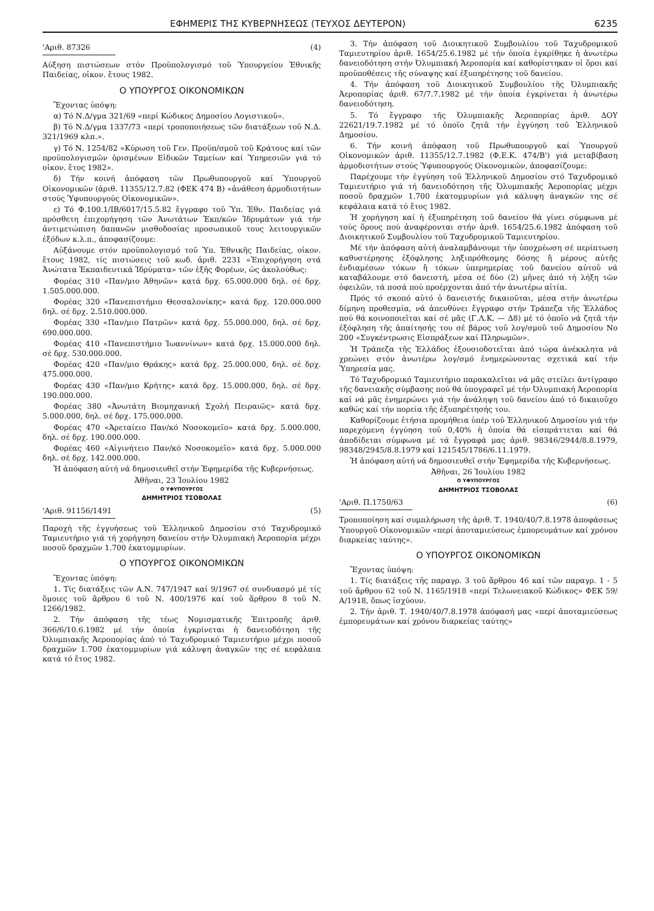ΕΦΗΜΕΡΙΣ ΤΗΣ ΚΥΒΕΡΝΗΣΕΩΣ (ΤΕΥΧΟΣ ΔΕΥΤΕΡΟΝ) 6235
'Αριθ. 87326 (4)
Αύξηση πιστώσεων στόν Προϋπολογισμό τοῦ Ὑπουργείου Ἐθνικῆς Παιδείας, οἰκον. ἔτους 1982.
Ο ΥΠΟΥΡΓΟΣ ΟΙΚΟΝΟΜΙΚΩΝ
Ἔχοντας ὑπόψη:
α) Τό Ν.Δ/γμα 321/69 «περί Κώδικος Δημοσίου Λογιστικοῦ».
β) Τό Ν.Δ/γμα 1337/73 «περί τροποποιήσεως τῶν διατάξεων τοῦ Ν.Δ. 321/1969 κλπ.».
γ) Τό Ν. 1254/82 «Κύρωση τοῦ Γεν. Προϋπ/σμοῦ τοῦ Κράτους καί τῶν προϋπολογισμῶν ὁρισμένων Εἰδικῶν Ταμείων καί Ὑπηρεσιῶν γιά τό οἰκον. ἔτος 1982».
δ) Τήν κοινή ἀπόφαση τῶν Πρωθυπουργοῦ καί Ὑπουργοῦ Οἰκονομικῶν (ἀριθ. 11355/12.7.82 (ΦΕΚ 474 Β) «ἀνάθεση ἀρμοδιοτήτων στούς Ὑφυπουργούς Οἰκονομικῶν».
ε) Τό Φ.100.1/ΙΒ/6017/15.5.82 ἔγγραφο τοῦ Ὑπ. Ἐθν. Παιδείας γιά πρόσθετη ἐπιχορήγηση τῶν Ἀνωτάτων Ἐκπ/κῶν Ἱδρυμάτων γιά τήν ἀντιμετώπιση δαπανῶν μισθοδοσίας προσωπικοῦ τους λειτουργικῶν ἐξόδων κ.λ.π., ἀποφασίζουμε:
Αὐξάνουμε στόν προϋπολογισμό τοῦ Ὑπ. Ἐθνικῆς Παιδείας, οἰκον. ἔτους 1982, τίς πιστώσεις τοῦ κωδ. ἀριθ. 2231 «Ἐπιχορήγηση στά Ἀνώτατα Ἐκπαιδευτικά Ἱδρύματα» τῶν ἑξῆς Φορέων, ὡς ἀκολούθως:
Φορέας 310 «Παν/μιο Ἀθηνῶν» κατά δρχ. 65.000.000 δηλ. σέ δρχ. 1.505.000.000.
Φορέας 320 «Πανεπιστήμιο Θεσσαλονίκης» κατά δρχ. 120.000.000 δηλ. σέ δρχ. 2.510.000.000.
Φορέας 330 «Παν/μιο Πατρῶν» κατά δρχ. 55.000.000, δηλ. σέ δρχ. 690.000.000.
Φορέας 410 «Πανεπιστήμιο Ἰωαννίνων» κατά δρχ. 15.000.000 δηλ. σέ δρχ. 530.000.000.
Φορέας 420 «Παν/μιο Θράκης» κατά δρχ. 25.000.000, δηλ. σέ δρχ. 475.000.000.
Φορέας 430 «Παν/μιο Κρήτης» κατά δρχ. 15.000.000, δηλ. σέ δρχ. 190.000.000.
Φορέας 380 «Ἀνωτάτη Βιομηχανική Σχολή Πειραιῶς» κατά δρχ. 5.000.000, δηλ. σέ δρχ. 175.000.000.
Φορέας 470 «Ἀρεταίειο Παν/κό Νοσοκομεῖο» κατά δρχ. 5.000.000, δηλ. σέ δρχ. 190.000.000.
Φορέας 460 «Αἰγινήτειο Παν/κό Νοσοκομεῖο» κατά δρχ. 5.000.000 δηλ. σέ δρχ. 142.000.000.
Ἡ ἀπόφαση αὐτή νά δημοσιευθεῖ στήν Ἐφημερίδα τῆς Κυβερνήσεως.
Ἀθῆναι, 23 Ἰουλίου 1982
Ο ΥΦΥΠΟΥΡΓΟΣ
ΔΗΜΗΤΡΙΟΣ ΤΣΟΒΟΛΑΣ
'Αριθ. 91156/1491 (5)
Παροχή τῆς ἐγγυήσεως τοῦ Ἑλληνικοῦ Δημοσίου στό Ταχυδρομικό Ταμιευτήριο γιά τή χορήγηση δανείου στήν Ὀλυμπιακή Ἀεροπορία μέχρι ποσοῦ δραχμῶν 1.700 ἑκατομμυρίων.
Ο ΥΠΟΥΡΓΟΣ ΟΙΚΟΝΟΜΙΚΩΝ
Ἔχοντας ὑπόψη:
1. Τίς διατάξεις τῶν Α.Ν. 747/1947 καί 9/1967 σέ συνδυασμό μέ τίς ὅμοιες τοῦ ἄρθρου 6 τοῦ Ν. 400/1976 καί τοῦ ἄρθρου 8 τοῦ Ν. 1266/1982.
2. Τήν ἀπόφαση τῆς τέως Νομισματικῆς Ἐπιτροπῆς ἀριθ. 366/6/10.6.1982 μέ τήν ὁποία ἐγκρίνεται ἡ δανειοδότηση τῆς Ὀλυμπιακῆς Ἀεροπορίας ἀπό τό Ταχυδρομικό Ταμιευτήριο μέχρι ποσοῦ δραχμῶν 1.700 ἑκατομμυρίων γιά κάλυψη ἀναγκῶν της σέ κεφάλαια κατά τό ἔτος 1982.
3. Τήν ἀπόφαση τοῦ Διοικητικοῦ Συμβουλίου τοῦ Ταχυδρομικοῦ Ταμιευτηρίου ἀριθ. 1654/25.6.1982 μέ τήν ὁποία ἐγκρίθηκε ἡ ἀνωτέρω δανειοδότηση στήν Ὀλυμπιακή Ἀεροπορία καί καθορίστηκαν οἱ ὅροι καί προϋποθέσεις τῆς σύναψης καί ἐξυπηρέτησης τοῦ δανείου.
4. Τήν ἀπόφαση τοῦ Διοικητικοῦ Συμβουλίου τῆς Ὀλυμπιακῆς Ἀεροπορίας ἀριθ. 67/7.7.1982 μέ τήν ὁποία ἐγκρίνεται ἡ ἀνωτέρω δανειοδότηση.
5. Τό ἔγγραφο τῆς Ὀλυμπιακῆς Ἀεροπορίας ἀριθ. ΔΟΥ 22621/19.7.1982 μέ τό ὁποῖο ζητᾶ τήν ἐγγύηση τοῦ Ἑλληνικοῦ Δημοσίου.
6. Τήν κοινή ἀπόφαση τοῦ Πρωθυπουργοῦ καί Ὑπουργοῦ Οἰκονομικῶν ἀριθ. 11355/12.7.1982 (Φ.Ε.Κ. 474/Β') γιά μεταβίβαση ἀρμοδιοτήτων στούς Ὑφυπουργούς Οἰκονομικῶν, ἀποφασίζουμε:
Παρέχουμε τήν ἐγγύηση τοῦ Ἑλληνικοῦ Δημοσίου στό Ταχυδρομικό Ταμιευτήριο γιά τή δανειοδότηση τῆς Ὀλυμπιακῆς Ἀεροπορίας μέχρι ποσοῦ δραχμῶν 1.700 ἑκατομμυρίων γιά κάλυψη ἀναγκῶν της σέ κεφάλαια κατά τό ἔτος 1982.
Ἡ χορήγηση καί ἡ ἐξυπηρέτηση τοῦ δανείου θά γίνει σύμφωνα μέ τούς ὅρους πού ἀναφέρονται στήν ἀριθ. 1654/25.6.1982 ἀπόφαση τοῦ Διοικητικοῦ Συμβουλίου τοῦ Ταχυδρομικοῦ Ταμιευτηρίου.
Μέ τήν ἀπόφαση αὐτή ἀναλαμβάνουμε τήν ὑποχρέωση σέ περίπτωση καθυστέρησης ἐξόφλησης ληξιπρόθεσμης δόσης ἤ μέρους αὐτῆς ἐνδιαμέσων τόκων ἤ τόκων ὑπερημερίας τοῦ δανείου αὐτοῦ νά καταβάλουμε στό δανειστή, μέσα σέ δύο (2) μῆνες ἀπό τή λήξη τῶν ὀφειλῶν, τά ποσά πού προέρχονται ἀπό τήν ἀνωτέρω αἰτία.
Πρός τό σκοπό αὐτό ὁ δανειστής δικαιοῦται, μέσα στήν ἀνωτέρω δίμηνη προθεσμία, νά ἀπευθύνει ἔγγραφο στήν Τράπεζα τῆς Ἑλλάδος πού θά κοινοποιεῖται καί σέ μᾶς (Γ.Λ.Κ. — Δ8) μέ τό ὁποῖο νά ζητᾶ τήν ἐξόφληση τῆς ἀπαίτησής του σέ βάρος τοῦ λογ/σμοῦ τοῦ Δημοσίου Νο 200 «Συγκέντρωσις Εἰσπράξεων καί Πληρωμῶν».
Ἡ Τράπεζα τῆς Ἑλλάδος ἐξουσιοδοτεῖται ἀπό τώρα ἀνέκκλητα νά χρεώνει στόν ἀνωτέρω λογ/σμό ἐνημερώνοντας σχετικά καί τήν Ὑπηρεσία μας.
Τό Ταχυδρομικό Ταμιευτήριο παρακαλεῖται νά μᾶς στείλει ἀντίγραφο τῆς δανειακῆς σύμβασης πού θά ὑπογραφεῖ μέ τήν Ὀλυμπιακή Ἀεροπορία καί νά μᾶς ἐνημερώνει γιά τήν ἀνάληψη τοῦ δανείου ἀπό τό δικαιοῦχο καθώς καί τήν πορεία τῆς ἐξυπηρέτησής του.
Καθορίζουμε ἐτήσια προμήθεια ὑπέρ τοῦ Ἑλληνικοῦ Δημοσίου γιά τήν παρεχόμενη ἐγγύηση τοῦ 0,40% ἡ ὁποία θά εἰσπράττεται καί θά ἀποδίδεται σύμφωνα μέ τά ἔγγραφά μας ἀριθ. 98346/2944/8.8.1979, 98348/2945/8.8.1979 καί 121545/1786/6.11.1979.
Ἡ ἀπόφαση αὐτή νά δημοσιευθεῖ στήν Ἐφημερίδα τῆς Κυβερνήσεως.
Ἀθῆναι, 26 Ἰουλίου 1982
Ο ΥΦΥΠΟΥΡΓΟΣ
ΔΗΜΗΤΡΙΟΣ ΤΣΟΒΟΛΑΣ
'Αριθ. Π.1750/63 (6)
Τροποποίηση καί συμπλήρωση τῆς ἀριθ. Τ. 1940/40/7.8.1978 ἀποφάσεως Ὑπουργοῦ Οἰκονομικῶν «περί ἀποταμιεύσεως ἐμπορευμάτων καί χρόνου διαρκείας ταύτης».
Ο ΥΠΟΥΡΓΟΣ ΟΙΚΟΝΟΜΙΚΩΝ
Ἔχοντας ὑπόψη:
1. Τίς διατάξεις τῆς παραγρ. 3 τοῦ ἄρθρου 46 καί τῶν παραγρ. 1 - 5 τοῦ ἄρθρου 62 τοῦ Ν. 1165/1918 «περί Τελωνειακοῦ Κώδικος» ΦΕΚ 59/Α/1918, ὅπως ἰσχύουν.
2. Τήν ἀριθ. Τ. 1940/40/7.8.1978 ἀπόφασή μας «περί ἀποταμιεύσεως ἐμπορευμάτων καί χρόνου διαρκείας ταύτης»